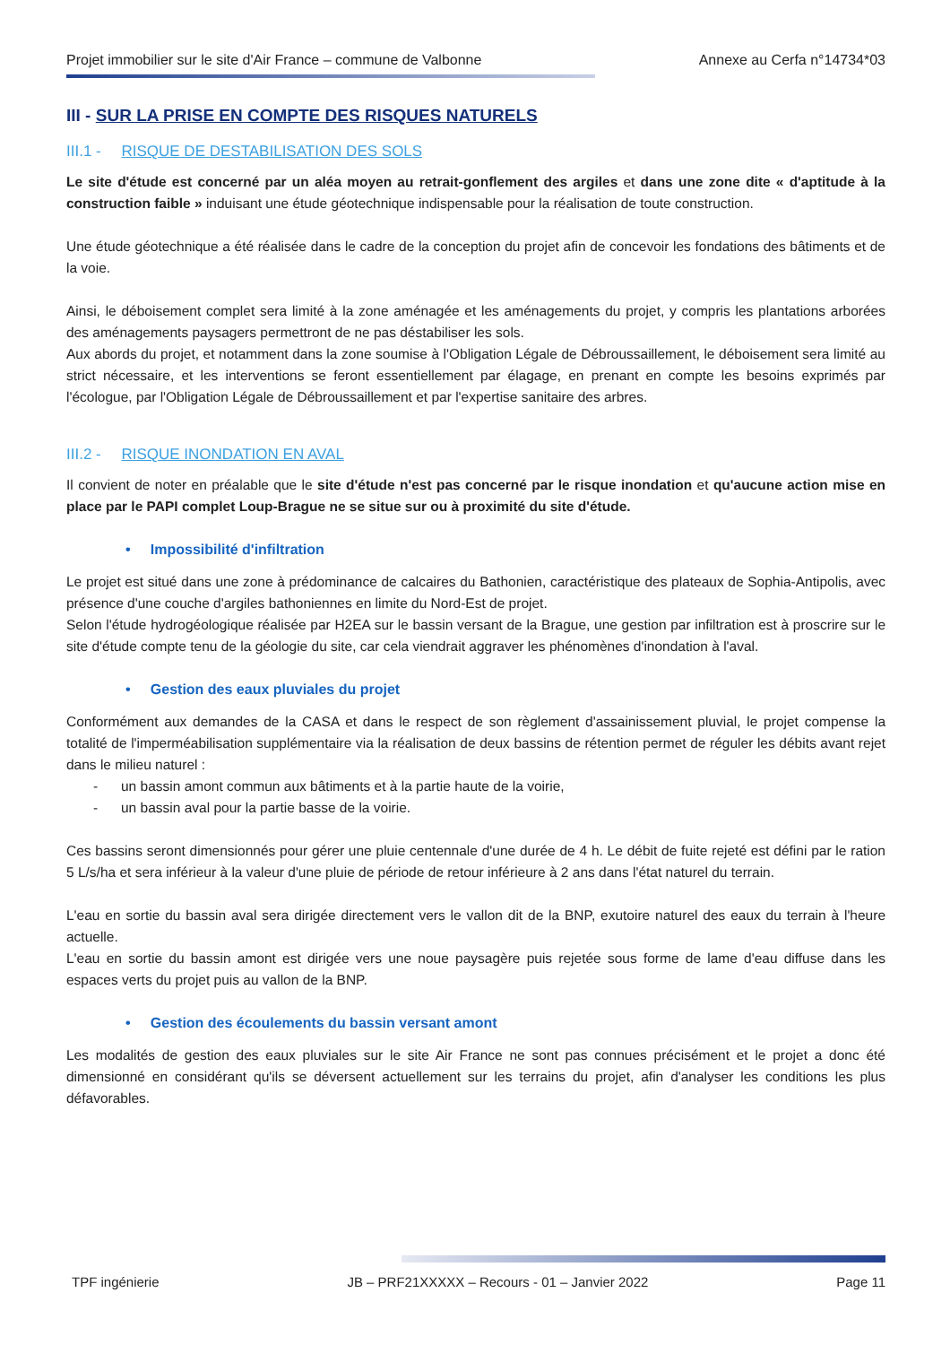Projet immobilier sur le site d'Air France – commune de Valbonne Annexe au Cerfa n°14734*03
III - SUR LA PRISE EN COMPTE DES RISQUES NATURELS
III.1 - RISQUE DE DESTABILISATION DES SOLS
Le site d'étude est concerné par un aléa moyen au retrait-gonflement des argiles et dans une zone dite « d'aptitude à la construction faible » induisant une étude géotechnique indispensable pour la réalisation de toute construction.
Une étude géotechnique a été réalisée dans le cadre de la conception du projet afin de concevoir les fondations des bâtiments et de la voie.
Ainsi, le déboisement complet sera limité à la zone aménagée et les aménagements du projet, y compris les plantations arborées des aménagements paysagers permettront de ne pas déstabiliser les sols.
Aux abords du projet, et notamment dans la zone soumise à l'Obligation Légale de Débroussaillement, le déboisement sera limité au strict nécessaire, et les interventions se feront essentiellement par élagage, en prenant en compte les besoins exprimés par l'écologue, par l'Obligation Légale de Débroussaillement et par l'expertise sanitaire des arbres.
III.2 - RISQUE INONDATION EN AVAL
Il convient de noter en préalable que le site d'étude n'est pas concerné par le risque inondation et qu'aucune action mise en place par le PAPI complet Loup-Brague ne se situe sur ou à proximité du site d'étude.
• Impossibilité d'infiltration
Le projet est situé dans une zone à prédominance de calcaires du Bathonien, caractéristique des plateaux de Sophia-Antipolis, avec présence d'une couche d'argiles bathoniennes en limite du Nord-Est de projet.
Selon l'étude hydrogéologique réalisée par H2EA sur le bassin versant de la Brague, une gestion par infiltration est à proscrire sur le site d'étude compte tenu de la géologie du site, car cela viendrait aggraver les phénomènes d'inondation à l'aval.
• Gestion des eaux pluviales du projet
Conformément aux demandes de la CASA et dans le respect de son règlement d'assainissement pluvial, le projet compense la totalité de l'imperméabilisation supplémentaire via la réalisation de deux bassins de rétention permet de réguler les débits avant rejet dans le milieu naturel :
- un bassin amont commun aux bâtiments et à la partie haute de la voirie,
- un bassin aval pour la partie basse de la voirie.
Ces bassins seront dimensionnés pour gérer une pluie centennale d'une durée de 4 h. Le débit de fuite rejeté est défini par le ration 5 L/s/ha et sera inférieur à la valeur d'une pluie de période de retour inférieure à 2 ans dans l'état naturel du terrain.
L'eau en sortie du bassin aval sera dirigée directement vers le vallon dit de la BNP, exutoire naturel des eaux du terrain à l'heure actuelle.
L'eau en sortie du bassin amont est dirigée vers une noue paysagère puis rejetée sous forme de lame d'eau diffuse dans les espaces verts du projet puis au vallon de la BNP.
• Gestion des écoulements du bassin versant amont
Les modalités de gestion des eaux pluviales sur le site Air France ne sont pas connues précisément et le projet a donc été dimensionné en considérant qu'ils se déversent actuellement sur les terrains du projet, afin d'analyser les conditions les plus défavorables.
TPF ingénierie JB – PRF21XXXXX – Recours - 01 – Janvier 2022 Page 11